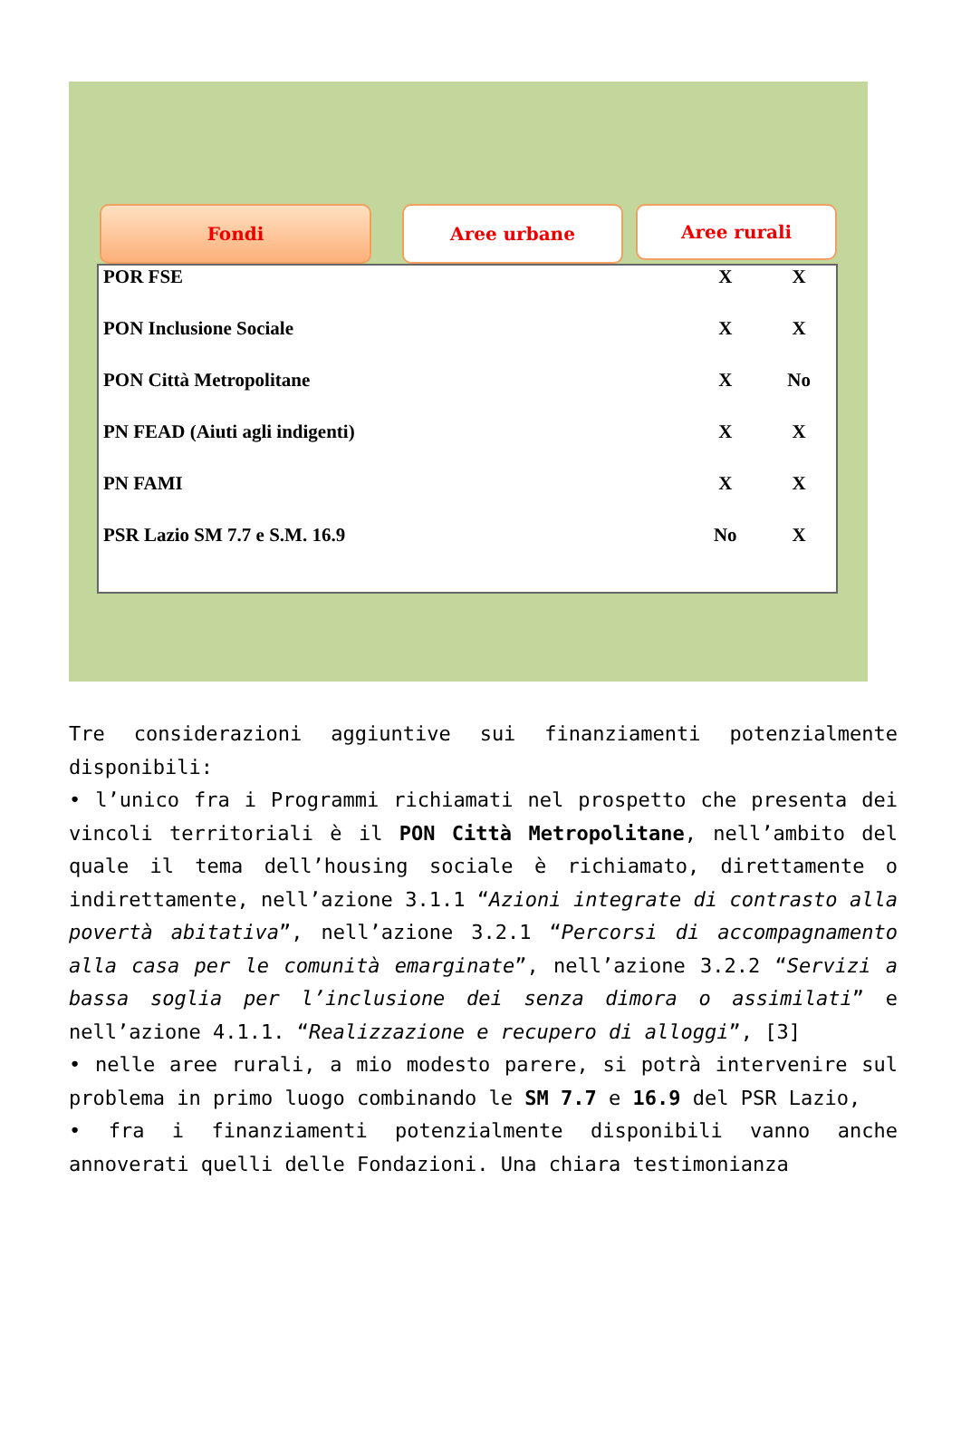Fondi Aree urbane
Aree rurali
| POR FSE | X | X |
| PON Inclusione Sociale | X | X |
| PON Città Metropolitane | X | No |
| PN FEAD (Aiuti agli indigenti) | X | X |
| PN FAMI | X | X |
| PSR Lazio SM 7.7 e S.M. 16.9 | No | X |
Tre considerazioni aggiuntive sui finanziamenti potenzialmente disponibili:
• l’unico fra i Programmi richiamati nel prospetto che presenta dei vincoli territoriali è il PON Città Metropolitane, nell’ambito del quale il tema dell’housing sociale è richiamato, direttamente o indirettamente, nell’azione 3.1.1 “Azioni integrate di contrasto alla povertà abitativa”, nell’azione 3.2.1 “Percorsi di accompagnamento alla casa per le comunità emarginate”, nell’azione 3.2.2 “Servizi a bassa soglia per l’inclusione dei senza dimora o assimilati” e nell’azione 4.1.1. “Realizzazione e recupero di alloggi”, [3]
• nelle aree rurali, a mio modesto parere, si potrà intervenire sul problema in primo luogo combinando le SM 7.7 e 16.9 del PSR Lazio,
• fra i finanziamenti potenzialmente disponibili vanno anche annoverati quelli delle Fondazioni. Una chiara testimonianza